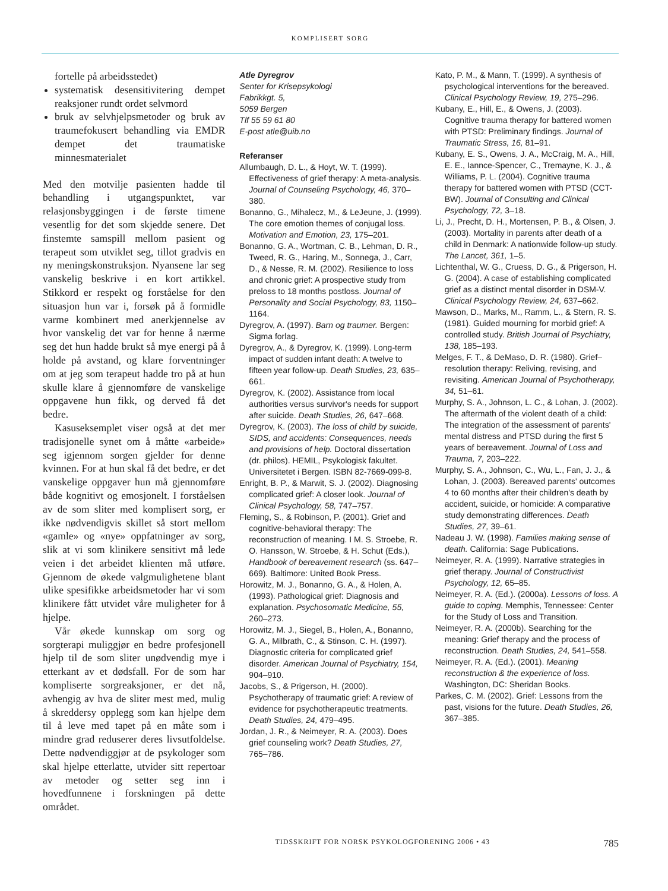KOMPLISERT SORG
fortelle på arbeidsstedet)
systematisk desensitivitering dempet reaksjoner rundt ordet selvmord
bruk av selvhjelpsmetoder og bruk av traumefokusert behandling via EMDR dempet det traumatiske minnesmaterialet
Med den motvilje pasienten hadde til behandling i utgangspunktet, var relasjonsbyggingen i de første timene vesentlig for det som skjedde senere. Det finstemte samspill mellom pasient og terapeut som utviklet seg, tillot gradvis en ny meningskonstruksjon. Nyansene lar seg vanskelig beskrive i en kort artikkel. Stikkord er respekt og forståelse for den situasjon hun var i, forsøk på å formidle varme kombinert med anerkjennelse av hvor vanskelig det var for henne å nærme seg det hun hadde brukt så mye energi på å holde på avstand, og klare forventninger om at jeg som terapeut hadde tro på at hun skulle klare å gjennomføre de vanskelige oppgavene hun fikk, og derved få det bedre.
Kasuseksemplet viser også at det mer tradisjonelle synet om å måtte «arbeide» seg igjennom sorgen gjelder for denne kvinnen. For at hun skal få det bedre, er det vanskelige oppgaver hun må gjennomføre både kognitivt og emosjonelt. I forståelsen av de som sliter med komplisert sorg, er ikke nødvendigvis skillet så stort mellom «gamle» og «nye» oppfatninger av sorg, slik at vi som klinikere sensitivt må lede veien i det arbeidet klienten må utføre. Gjennom de økede valgmulighetene blant ulike spesifikke arbeidsmetoder har vi som klinikere fått utvidet våre muligheter for å hjelpe.
Vår økede kunnskap om sorg og sorgterapi muliggjør en bedre profesjonell hjelp til de som sliter unødvendig mye i etterkant av et dødsfall. For de som har kompliserte sorgreaksjoner, er det nå, avhengig av hva de sliter mest med, mulig å skreddersy opplegg som kan hjelpe dem til å leve med tapet på en måte som i mindre grad reduserer deres livsutfoldelse. Dette nødvendiggjør at de psykologer som skal hjelpe etterlatte, utvider sitt repertoar av metoder og setter seg inn i hovedfunnene i forskningen på dette området.
Atle Dyregrov
Senter for Krisepsykologi
Fabrikkgt. 5,
5059 Bergen
Tlf 55 59 61 80
E-post atle@uib.no
Referanser
Allumbaugh, D. L., & Hoyt, W. T. (1999). Effectiveness of grief therapy: A meta-analysis. Journal of Counseling Psychology, 46, 370–380.
Bonanno, G., Mihalecz, M., & LeJeune, J. (1999). The core emotion themes of conjugal loss. Motivation and Emotion, 23, 175–201.
Bonanno, G. A., Wortman, C. B., Lehman, D. R., Tweed, R. G., Haring, M., Sonnega, J., Carr, D., & Nesse, R. M. (2002). Resilience to loss and chronic grief: A prospective study from preloss to 18 months postloss. Journal of Personality and Social Psychology, 83, 1150–1164.
Dyregrov, A. (1997). Barn og traumer. Bergen: Sigma forlag.
Dyregrov, A., & Dyregrov, K. (1999). Long-term impact of sudden infant death: A twelve to fifteen year follow-up. Death Studies, 23, 635–661.
Dyregrov, K. (2002). Assistance from local authorities versus survivor's needs for support after suicide. Death Studies, 26, 647–668.
Dyregrov, K. (2003). The loss of child by suicide, SIDS, and accidents: Consequences, needs and provisions of help. Doctoral dissertation (dr. philos). HEMIL, Psykologisk fakultet. Universitetet i Bergen. ISBN 82-7669-099-8.
Enright, B. P., & Marwit, S. J. (2002). Diagnosing complicated grief: A closer look. Journal of Clinical Psychology, 58, 747–757.
Fleming, S., & Robinson, P. (2001). Grief and cognitive-behavioral therapy: The reconstruction of meaning. I M. S. Stroebe, R. O. Hansson, W. Stroebe, & H. Schut (Eds.), Handbook of bereavement research (ss. 647–669). Baltimore: United Book Press.
Horowitz, M. J., Bonanno, G. A., & Holen, A. (1993). Pathological grief: Diagnosis and explanation. Psychosomatic Medicine, 55, 260–273.
Horowitz, M. J., Siegel, B., Holen, A., Bonanno, G. A., Milbrath, C., & Stinson, C. H. (1997). Diagnostic criteria for complicated grief disorder. American Journal of Psychiatry, 154, 904–910.
Jacobs, S., & Prigerson, H. (2000). Psychotherapy of traumatic grief: A review of evidence for psychotherapeutic treatments. Death Studies, 24, 479–495.
Jordan, J. R., & Neimeyer, R. A. (2003). Does grief counseling work? Death Studies, 27, 765–786.
Kato, P. M., & Mann, T. (1999). A synthesis of psychological interventions for the bereaved. Clinical Psychology Review, 19, 275–296.
Kubany, E., Hill, E., & Owens, J. (2003). Cognitive trauma therapy for battered women with PTSD: Preliminary findings. Journal of Traumatic Stress, 16, 81–91.
Kubany, E. S., Owens, J. A., McCraig, M. A., Hill, E. E., Iannce-Spencer, C., Tremayne, K. J., & Williams, P. L. (2004). Cognitive trauma therapy for battered women with PTSD (CCT-BW). Journal of Consulting and Clinical Psychology, 72, 3–18.
Li, J., Precht, D. H., Mortensen, P. B., & Olsen, J. (2003). Mortality in parents after death of a child in Denmark: A nationwide follow-up study. The Lancet, 361, 1–5.
Lichtenthal, W. G., Cruess, D. G., & Prigerson, H. G. (2004). A case of establishing complicated grief as a distinct mental disorder in DSM-V. Clinical Psychology Review, 24, 637–662.
Mawson, D., Marks, M., Ramm, L., & Stern, R. S. (1981). Guided mourning for morbid grief: A controlled study. British Journal of Psychiatry, 138, 185–193.
Melges, F. T., & DeMaso, D. R. (1980). Grief–resolution therapy: Reliving, revising, and revisiting. American Journal of Psychotherapy, 34, 51–61.
Murphy, S. A., Johnson, L. C., & Lohan, J. (2002). The aftermath of the violent death of a child: The integration of the assessment of parents' mental distress and PTSD during the first 5 years of bereavement. Journal of Loss and Trauma, 7, 203–222.
Murphy, S. A., Johnson, C., Wu, L., Fan, J. J., & Lohan, J. (2003). Bereaved parents' outcomes 4 to 60 months after their children's death by accident, suicide, or homicide: A comparative study demonstrating differences. Death Studies, 27, 39–61.
Nadeau J. W. (1998). Families making sense of death. California: Sage Publications.
Neimeyer, R. A. (1999). Narrative strategies in grief therapy. Journal of Constructivist Psychology, 12, 65–85.
Neimeyer, R. A. (Ed.). (2000a). Lessons of loss. A guide to coping. Memphis, Tennessee: Center for the Study of Loss and Transition.
Neimeyer, R. A. (2000b). Searching for the meaning: Grief therapy and the process of reconstruction. Death Studies, 24, 541–558.
Neimeyer, R. A. (Ed.). (2001). Meaning reconstruction & the experience of loss. Washington, DC: Sheridan Books.
Parkes, C. M. (2002). Grief: Lessons from the past, visions for the future. Death Studies, 26, 367–385.
TIDSSKRIFT FOR NORSK PSYKOLOGFORENING 2006 • 43 785